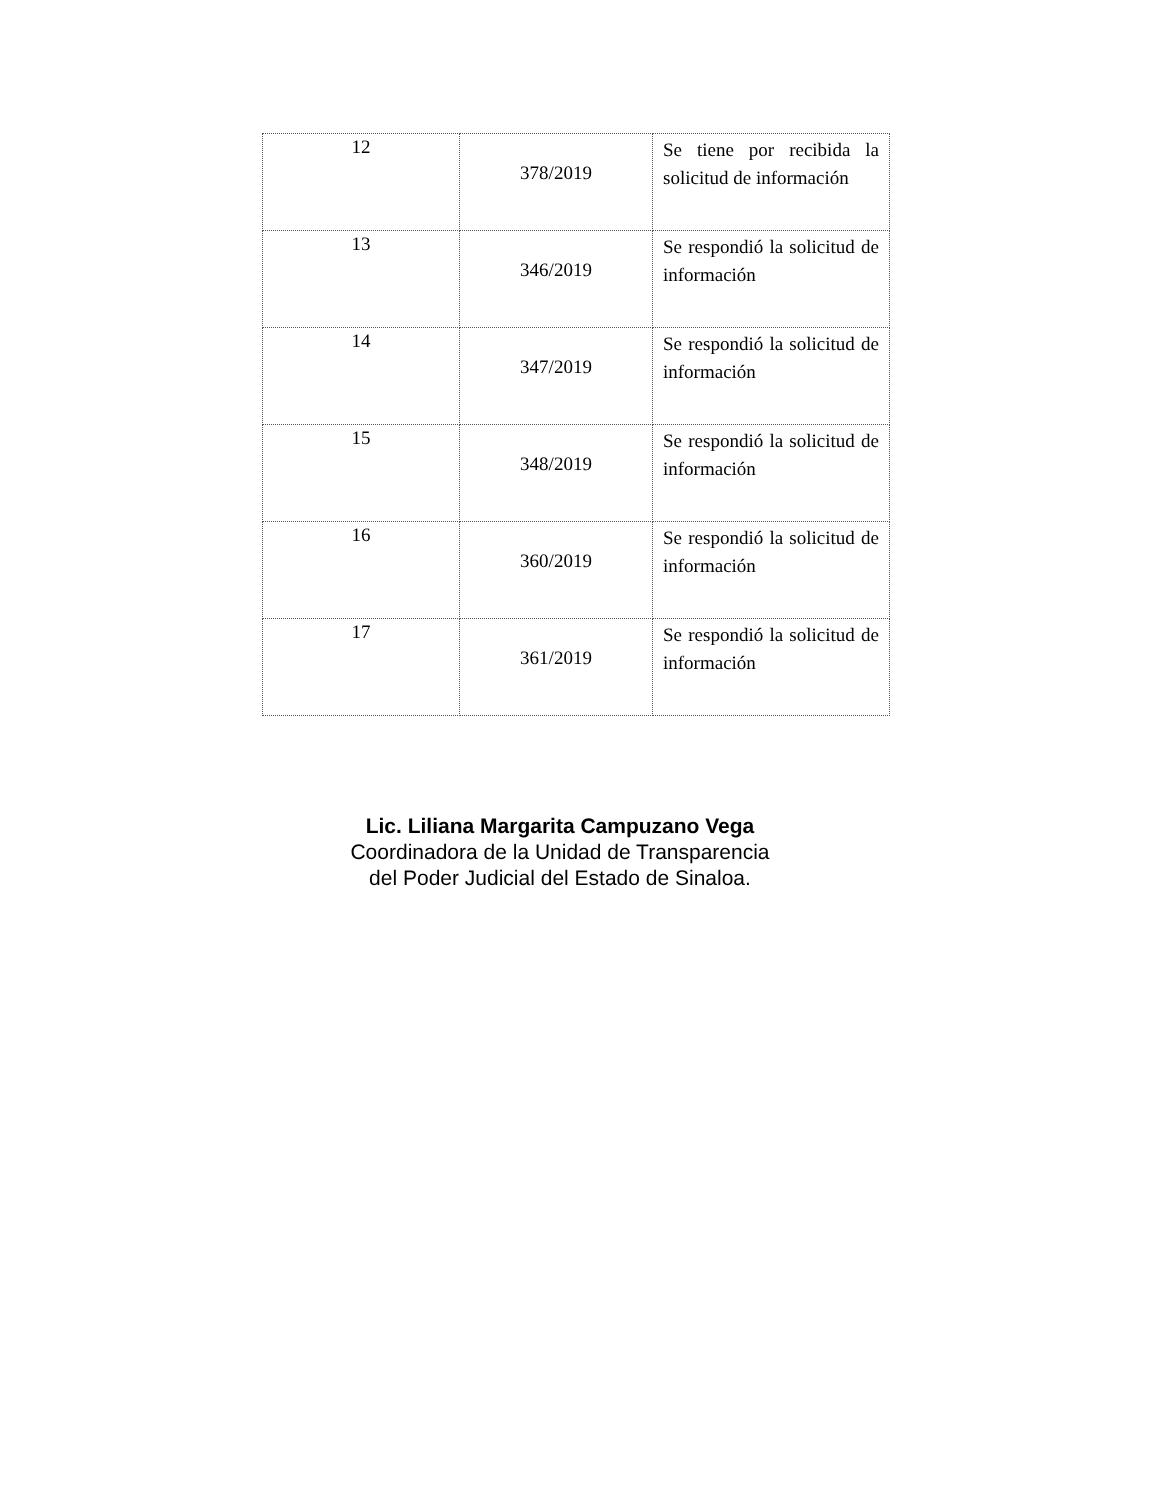| 12 | 378/2019 | Se tiene por recibida la solicitud de información |
| 13 | 346/2019 | Se respondió la solicitud de información |
| 14 | 347/2019 | Se respondió la solicitud de información |
| 15 | 348/2019 | Se respondió la solicitud de información |
| 16 | 360/2019 | Se respondió la solicitud de información |
| 17 | 361/2019 | Se respondió la solicitud de información |
Lic. Liliana Margarita Campuzano Vega
Coordinadora de la Unidad de Transparencia
del Poder Judicial del Estado de Sinaloa.